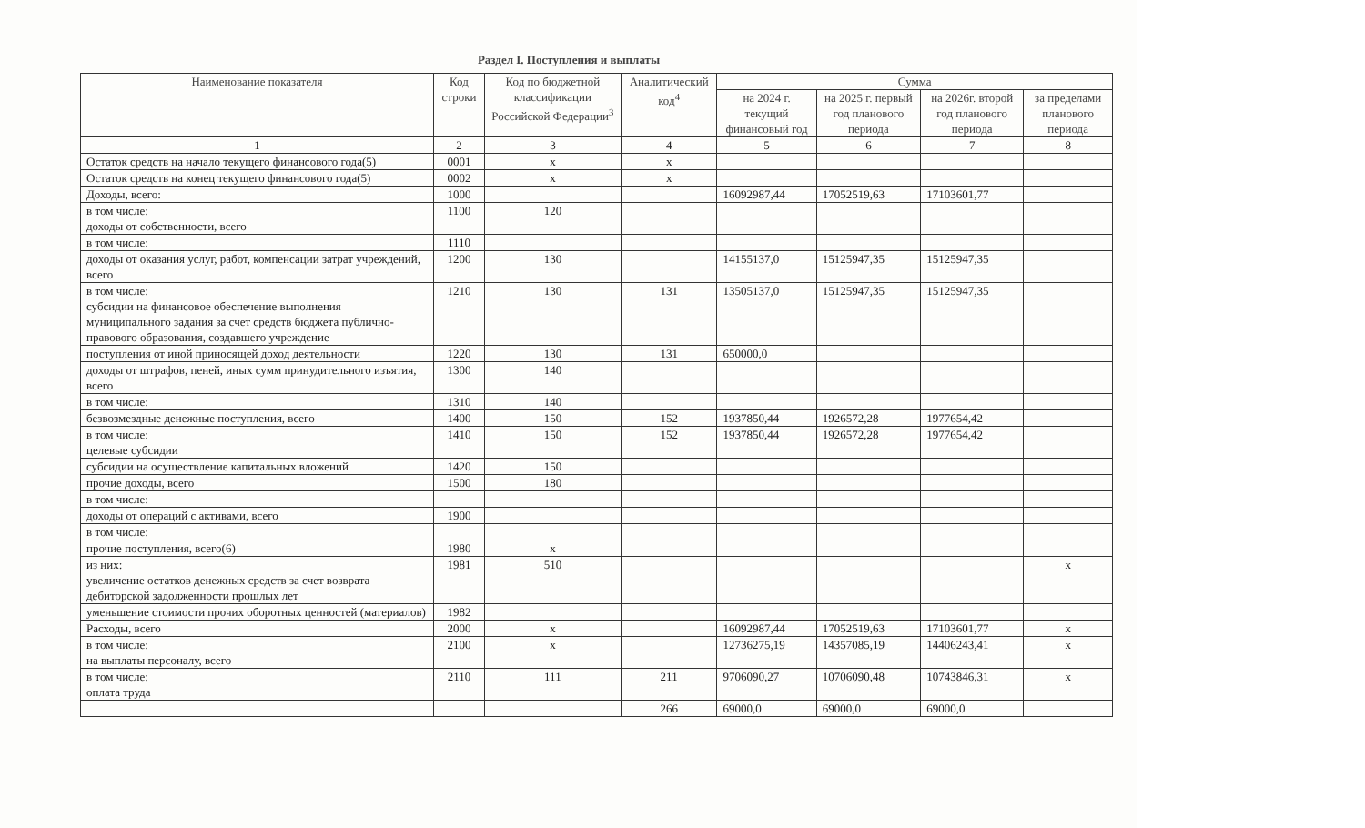Раздел I. Поступления и выплаты
| Наименование показателя | Код строки | Код по бюджетной классификации Российской Федерации<sup>3</sup> | Аналитический код<sup>4</sup> | Сумма | | | |
| --- | --- | --- | --- | --- | --- | --- | --- |
| | | | | на 2024 г. текущий финансовый год | на 2025 г. первый год планового периода | на 2026г. второй год планового периода | за пределами планового периода |
| 1 | 2 | 3 | 4 | 5 | 6 | 7 | 8 |
| Остаток средств на начало текущего финансового года(5) | 0001 | x | x | | | | |
| Остаток средств на конец текущего финансового года(5) | 0002 | x | x | | | | |
| Доходы, всего: | 1000 | | | 16092987,44 | 17052519,63 | 17103601,77 | |
| в том числе: доходы от собственности, всего | 1100 | 120 | | | | | |
| в том числе: | 1110 | | | | | | |
| доходы от оказания услуг, работ, компенсации затрат учреждений, всего | 1200 | 130 | | 14155137,0 | 15125947,35 | 15125947,35 | |
| в том числе: субсидии на финансовое обеспечение выполнения муниципального задания за счет средств бюджета публично-правового образования, создавшего учреждение | 1210 | 130 | 131 | 13505137,0 | 15125947,35 | 15125947,35 | |
| поступления от иной приносящей доход деятельности | 1220 | 130 | 131 | 650000,0 | | | |
| доходы от штрафов, пеней, иных сумм принудительного изъятия, всего | 1300 | 140 | | | | | |
| в том числе: | 1310 | 140 | | | | | |
| безвозмездные денежные поступления, всего | 1400 | 150 | 152 | 1937850,44 | 1926572,28 | 1977654,42 | |
| в том числе: целевые субсидии | 1410 | 150 | 152 | 1937850,44 | 1926572,28 | 1977654,42 | |
| субсидии на осуществление капитальных вложений | 1420 | 150 | | | | | |
| прочие доходы, всего | 1500 | 180 | | | | | |
| в том числе: | | | | | | | |
| доходы от операций с активами, всего | 1900 | | | | | | |
| в том числе: | | | | | | | |
| прочие поступления, всего(6) | 1980 | x | | | | | |
| из них: увеличение остатков денежных средств за счет возврата дебиторской задолженности прошлых лет | 1981 | 510 | | | | | x |
| уменьшение стоимости прочих оборотных ценностей (материалов) | 1982 | | | | | | |
| Расходы, всего | 2000 | x | | 16092987,44 | 17052519,63 | 17103601,77 | x |
| в том числе: на выплаты персоналу, всего | 2100 | x | | 12736275,19 | 14357085,19 | 14406243,41 | x |
| в том числе: оплата труда | 2110 | 111 | 211 | 9706090,27 | 10706090,48 | 10743846,31 | x |
| | | | 266 | 69000,0 | 69000,0 | 69000,0 | |